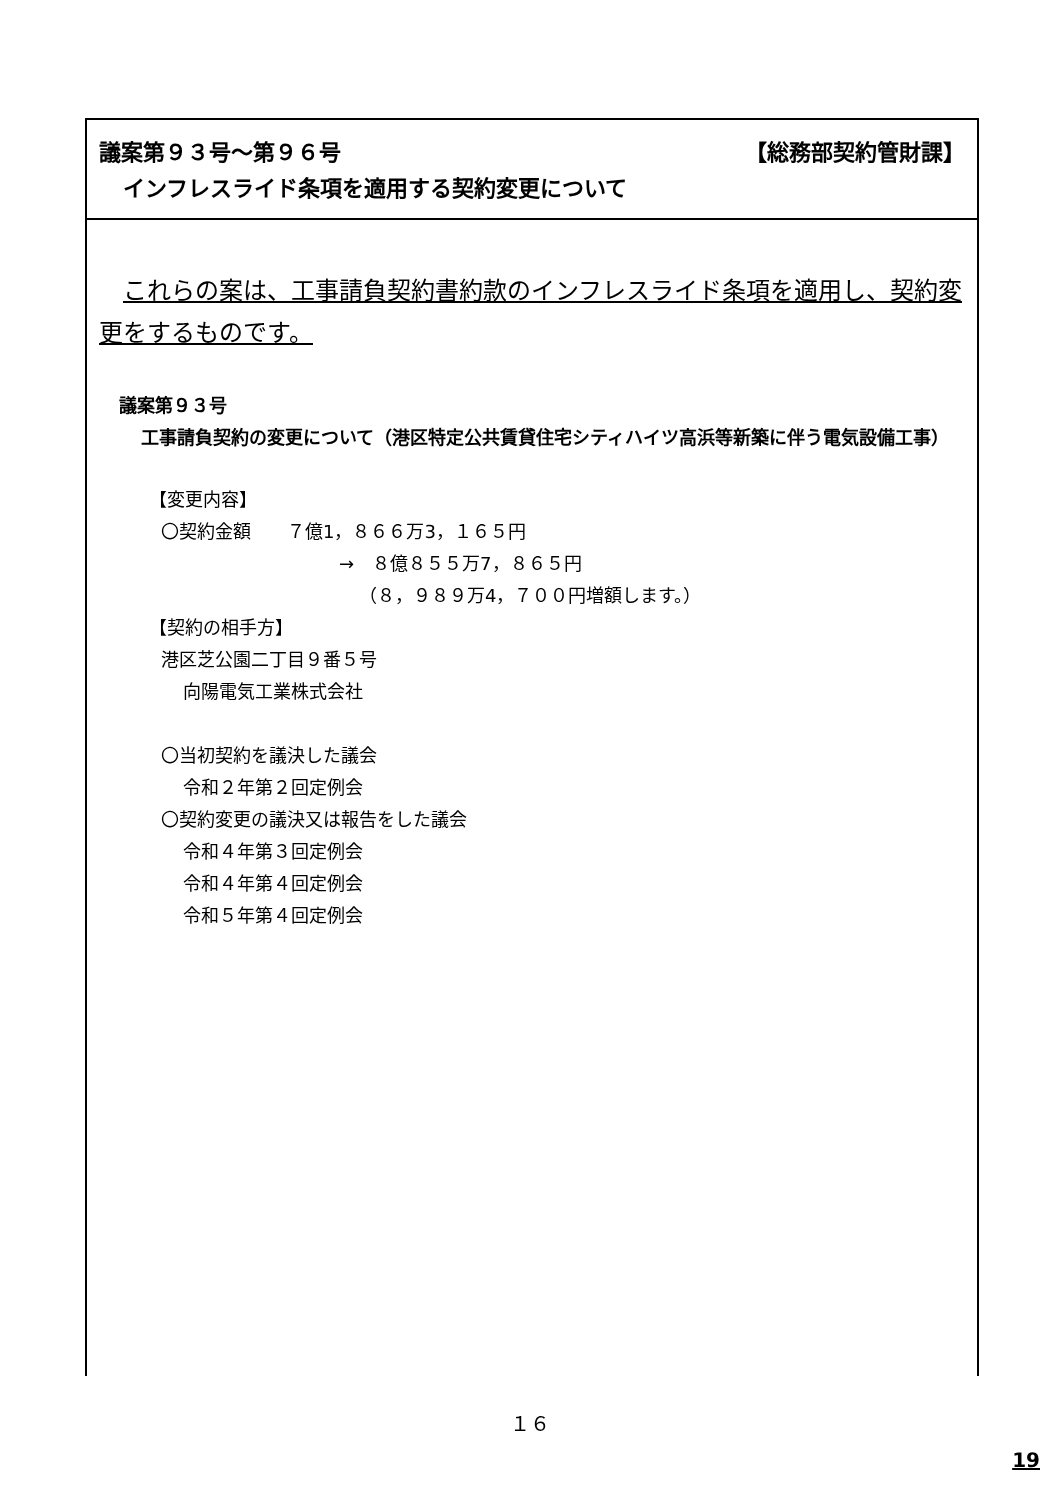議案第９３号～第９６号 【総務部契約管財課】
インフレスライド条項を適用する契約変更について
これらの案は、工事請負契約書約款のインフレスライド条項を適用し、契約変更をするものです。
議案第９３号
工事請負契約の変更について（港区特定公共賃貸住宅シティハイツ高浜等新築に伴う電気設備工事）
【変更内容】
〇契約金額　　７億1，８６６万3，１６５円
→　８億８５５万7，８６５円
（８，９８９万4，７００円増額します。）
【契約の相手方】
港区芝公園二丁目９番５号
向陽電気工業株式会社
〇当初契約を議決した議会
令和２年第２回定例会
〇契約変更の議決又は報告をした議会
令和４年第３回定例会
令和４年第４回定例会
令和５年第４回定例会
１６
19